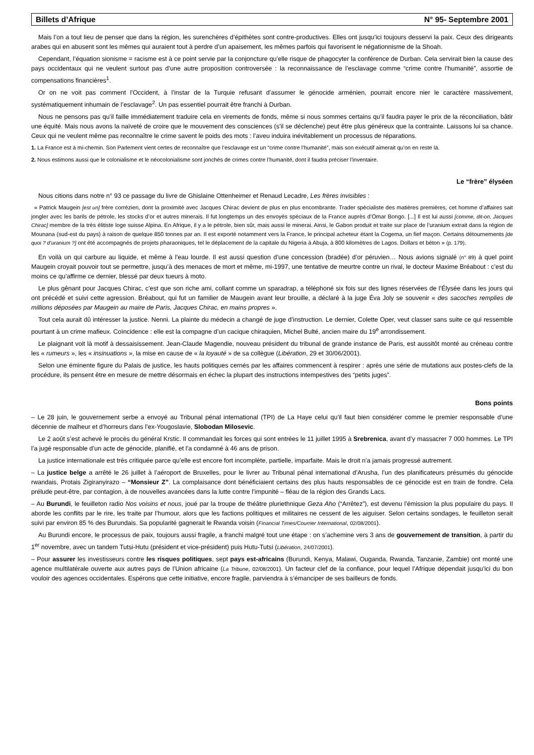Billets d’Afrique N° 95- Septembre 2001
Mais l’on a tout lieu de penser que dans la région, les surenchères d’épithètes sont contre-productives. Elles ont jusqu’ici toujours desservi la paix. Ceux des dirigeants arabes qui en abusent sont les mêmes qui auraient tout à perdre d’un apaisement, les mêmes parfois qui favorisent le négationnisme de la Shoah.
Cependant, l’équation sionisme = racisme est à ce point servie par la conjoncture qu’elle risque de phagocyter la conférence de Durban. Cela servirait bien la cause des pays occidentaux qui ne veulent surtout pas d’une autre proposition controversée : la reconnaissance de l’esclavage comme “crime contre l’humanité”, assortie de compensations financières<sup>1</sup>.
Or on ne voit pas comment l’Occident, à l’instar de la Turquie refusant d’assumer le génocide arménien, pourrait encore nier le caractère massivement, systématiquement inhumain de l’esclavage<sup>2</sup>. Un pas essentiel pourrait être franchi à Durban.
Nous ne pensons pas qu’il faille immédiatement traduire cela en virements de fonds, même si nous sommes certains qu’il faudra payer le prix de la réconciliation, bâtir une équité. Mais nous avons la naïveté de croire que le mouvement des consciences (s’il se déclenche) peut être plus généreux que la contrainte. Laissons lui sa chance. Ceux qui ne veulent même pas reconnaître le crime savent le poids des mots : l’aveu induira inévitablement un processus de réparations.
1. La France est à mi-chemin. Son Parlement vient certes de reconnaître que l’esclavage est un “crime contre l’humanité”, mais son exécutif aimerait qu’on en reste là.
2. Nous estimons aussi que le colonialisme et le néocolonialisme sont jonchés de crimes contre l’humanité, dont il faudra préciser l’inventaire.
Le “frère” élyséen
Nous citions dans notre n° 93 ce passage du livre de Ghislaine Ottenheimer et Renaud Lecadre, Les frères invisibles :
« Patrick Maugein [est un] frère corrézien, dont la proximité avec Jacques Chirac devient de plus en plus encombrante. Trader spécialiste des matières premières, cet homme d’affaires sait jongler avec les barils de pétrole, les stocks d’or et autres minerais. Il fut longtemps un des envoyés spéciaux de la France auprès d’Omar Bongo. [...] Il est lui aussi [comme, dit-on, Jacques Chirac] membre de la très élitiste loge suisse Alpina. En Afrique, il y a le pétrole, bien sûr, mais aussi le minerai. Ainsi, le Gabon produit et traite sur place de l’uranium extrait dans la région de Mounana (sud-est du pays) à raison de quelque 850 tonnes par an. Il est exporté notamment vers la France, le principal acheteur étant la Cogema, un fief maçon. Certains détournements [de quoi ? d’uranium ?] ont été accompagnés de projets pharaoniques, tel le déplacement de la capitale du Nigeria à Abuja, à 800 kilomètres de Lagos. Dollars et béton » (p. 179).
En voilà un qui carbure au liquide, et même à l’eau lourde. Il est aussi question d’une concession (bradée) d’or péruvien… Nous avions signalé (n° 89) à quel point Maugein croyait pouvoir tout se permettre, jusqu’à des menaces de mort et même, mi-1997, une tentative de meurtre contre un rival, le docteur Maxime Bréabout : c’est du moins ce qu’affirme ce dernier, blessé par deux tueurs à moto.
Le plus gênant pour Jacques Chirac, c’est que son riche ami, collant comme un sparadrap, a téléphoné six fois sur des lignes réservées de l’Élysée dans les jours qui ont précédé et suivi cette agression. Bréabout, qui fut un familier de Maugein avant leur brouille, a déclaré à la juge Éva Joly se souvenir « des sacoches remplies de millions déposées par Maugein au maire de Paris, Jacques Chirac, en mains propres ».
Tout cela aurait dû intéresser la justice. Nenni. La plainte du médecin a changé de juge d’instruction. Le dernier, Colette Oper, veut classer sans suite ce qui ressemble pourtant à un crime mafieux. Coïncidence : elle est la compagne d’un cacique chiraquien, Michel Bulté, ancien maire du 19<sup>e</sup> arrondissement.
Le plaignant voit là motif à dessaisissement. Jean-Claude Magendie, nouveau président du tribunal de grande instance de Paris, est aussitôt monté au créneau contre les « rumeurs », les « insinuations », la mise en cause de « la loyauté » de sa collègue (Libération, 29 et 30/06/2001).
Selon une éminente figure du Palais de justice, les hauts politiques cernés par les affaires commencent à respirer : après une série de mutations aux postes-clefs de la procédure, ils pensent être en mesure de mettre désormais en échec la plupart des instructions intempestives des “petits juges”.
Bons points
– Le 28 juin, le gouvernement serbe a envoyé au Tribunal pénal international (TPI) de La Haye celui qu’il faut bien considérer comme le premier responsable d’une décennie de malheur et d’horreurs dans l’ex-Yougoslavie, Slobodan Milosevic.
Le 2 août s’est achevé le procès du général Krstic. Il commandait les forces qui sont entrées le 11 juillet 1995 à Srebrenica, avant d’y massacrer 7 000 hommes. Le TPI l’a jugé responsable d’un acte de génocide, planifié, et l’a condamné à 46 ans de prison.
La justice internationale est très critiquée parce qu’elle est encore fort incomplète, partielle, imparfaite. Mais le droit n’a jamais progressé autrement.
– La justice belge a arrêté le 26 juillet à l’aéroport de Bruxelles, pour le livrer au Tribunal pénal international d’Arusha, l’un des planificateurs présumés du génocide rwandais, Protais Zigiranyirazo – “Monsieur Z”. La complaisance dont bénéficiaient certains des plus hauts responsables de ce génocide est en train de fondre. Cela prélude peut-être, par contagion, à de nouvelles avancées dans la lutte contre l’impunité – fléau de la région des Grands Lacs.
– Au Burundi, le feuilleton radio Nos voisins et nous, joué par la troupe de théâtre pluriethnique Geza Aho (“Arrêtez”), est devenu l’émission la plus populaire du pays. Il aborde les conflits par le rire, les traite par l’humour, alors que les factions politiques et militaires ne cessent de les aiguiser. Selon certains sondages, le feuilleton serait suivi par environ 85 % des Burundais. Sa popularité gagnerait le Rwanda voisin (Financial Times/Courrier International, 02/08/2001).
Au Burundi encore, le processus de paix, toujours aussi fragile, a franchi malgré tout une étape : on s’achemine vers 3 ans de gouvernement de transition, à partir du 1<sup>er</sup> novembre, avec un tandem Tutsi-Hutu (président et vice-président) puis Hutu-Tutsi (Libération, 24/07/2001).
– Pour assurer les investisseurs contre les risques politiques, sept pays est-africains (Burundi, Kenya, Malawi, Ouganda, Rwanda, Tanzanie, Zambie) ont monté une agence multilatérale ouverte aux autres pays de l’Union africaine (La Tribune, 02/08/2001). Un facteur clef de la confiance, pour lequel l’Afrique dépendait jusqu’ici du bon vouloir des agences occidentales. Espérons que cette initiative, encore fragile, parviendra à s’émanciper de ses bailleurs de fonds.